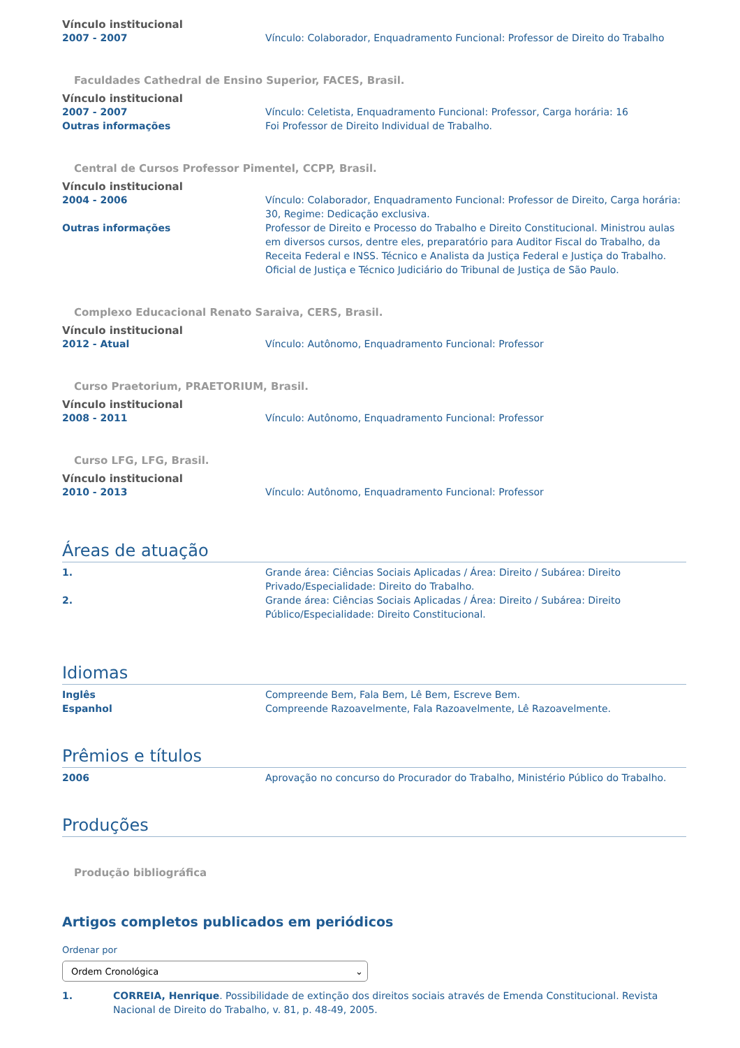Vínculo institucional
2007 - 2007 Vínculo: Colaborador, Enquadramento Funcional: Professor de Direito do Trabalho
Faculdades Cathedral de Ensino Superior, FACES, Brasil.
Vínculo institucional
2007 - 2007 Vínculo: Celetista, Enquadramento Funcional: Professor, Carga horária: 16
Outras informações Foi Professor de Direito Individual de Trabalho.
Central de Cursos Professor Pimentel, CCPP, Brasil.
Vínculo institucional
2004 - 2006 Vínculo: Colaborador, Enquadramento Funcional: Professor de Direito, Carga horária: 30, Regime: Dedicação exclusiva.
Outras informações Professor de Direito e Processo do Trabalho e Direito Constitucional. Ministrou aulas em diversos cursos, dentre eles, preparatório para Auditor Fiscal do Trabalho, da Receita Federal e INSS. Técnico e Analista da Justiça Federal e Justiça do Trabalho. Oficial de Justiça e Técnico Judiciário do Tribunal de Justiça de São Paulo.
Complexo Educacional Renato Saraiva, CERS, Brasil.
Vínculo institucional
2012 - Atual Vínculo: Autônomo, Enquadramento Funcional: Professor
Curso Praetorium, PRAETORIUM, Brasil.
Vínculo institucional
2008 - 2011 Vínculo: Autônomo, Enquadramento Funcional: Professor
Curso LFG, LFG, Brasil.
Vínculo institucional
2010 - 2013 Vínculo: Autônomo, Enquadramento Funcional: Professor
Áreas de atuação
1. Grande área: Ciências Sociais Aplicadas / Área: Direito / Subárea: Direito Privado/Especialidade: Direito do Trabalho.
2. Grande área: Ciências Sociais Aplicadas / Área: Direito / Subárea: Direito Público/Especialidade: Direito Constitucional.
Idiomas
Inglês Compreende Bem, Fala Bem, Lê Bem, Escreve Bem.
Espanhol Compreende Razoavelmente, Fala Razoavelmente, Lê Razoavelmente.
Prêmios e títulos
2006 Aprovação no concurso do Procurador do Trabalho, Ministério Público do Trabalho.
Produções
Produção bibliográfica
Artigos completos publicados em periódicos
Ordenar por
Ordem Cronológica ⌄
1. CORREIA, Henrique. Possibilidade de extinção dos direitos sociais através de Emenda Constitucional. Revista Nacional de Direito do Trabalho, v. 81, p. 48-49, 2005.